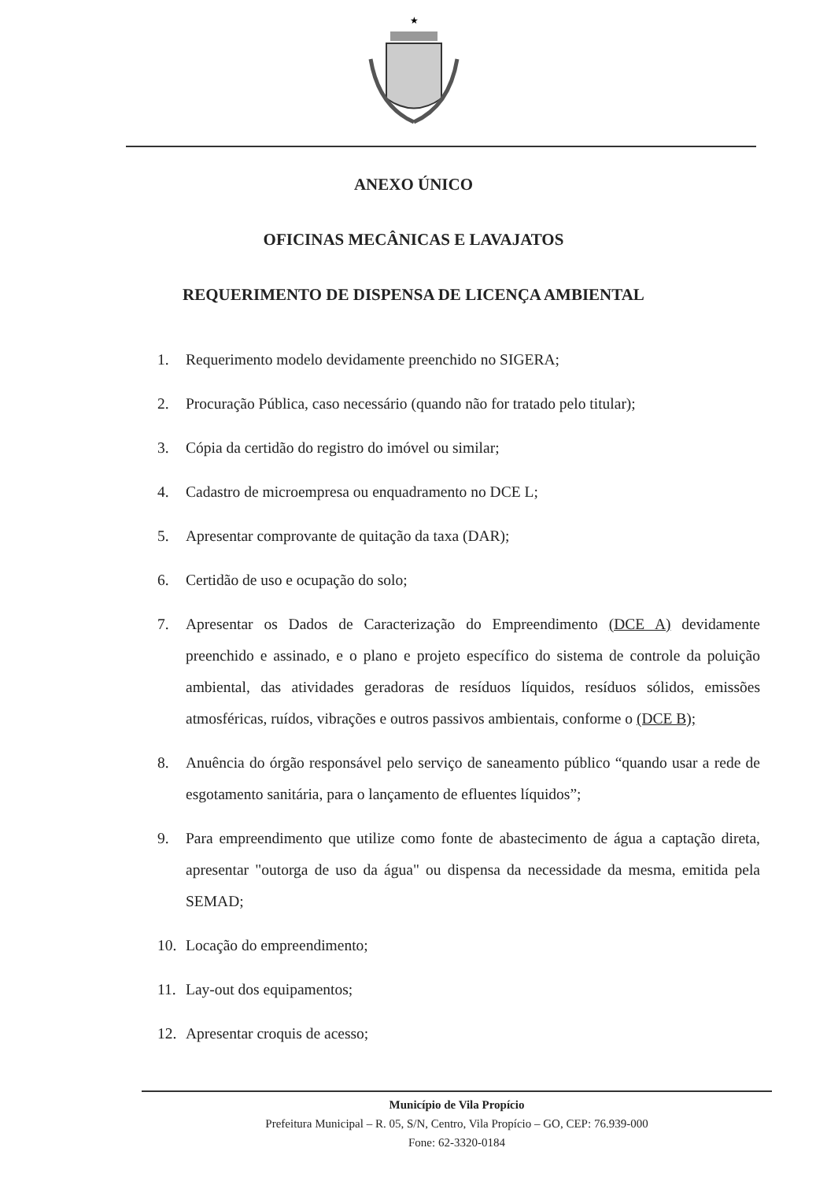★
ANEXO ÚNICO
OFICINAS MECÂNICAS E LAVAJATOS
REQUERIMENTO DE DISPENSA DE LICENÇA AMBIENTAL
1. Requerimento modelo devidamente preenchido no SIGERA;
2. Procuração Pública, caso necessário (quando não for tratado pelo titular);
3. Cópia da certidão do registro do imóvel ou similar;
4. Cadastro de microempresa ou enquadramento no DCE L;
5. Apresentar comprovante de quitação da taxa (DAR);
6. Certidão de uso e ocupação do solo;
7. Apresentar os Dados de Caracterização do Empreendimento (DCE A) devidamente preenchido e assinado, e o plano e projeto específico do sistema de controle da poluição ambiental, das atividades geradoras de resíduos líquidos, resíduos sólidos, emissões atmosféricas, ruídos, vibrações e outros passivos ambientais, conforme o (DCE B);
8. Anuência do órgão responsável pelo serviço de saneamento público “quando usar a rede de esgotamento sanitária, para o lançamento de efluentes líquidos”;
9. Para empreendimento que utilize como fonte de abastecimento de água a captação direta, apresentar "outorga de uso da água" ou dispensa da necessidade da mesma, emitida pela SEMAD;
10. Locação do empreendimento;
11. Lay-out dos equipamentos;
12. Apresentar croquis de acesso;
Município de Vila Propício
Prefeitura Municipal – R. 05, S/N, Centro, Vila Propício – GO, CEP: 76.939-000
Fone: 62-3320-0184